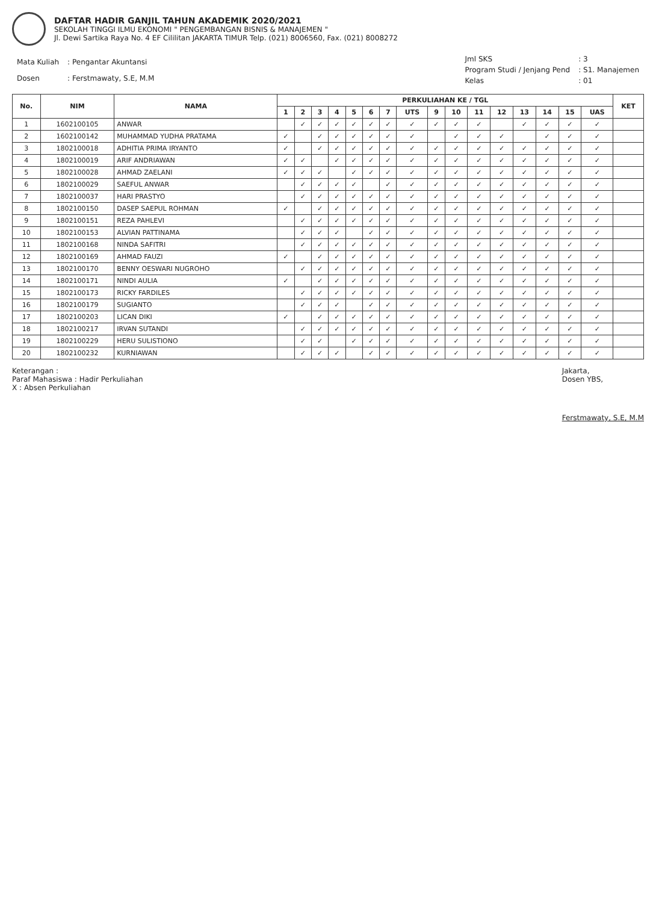DAFTAR HADIR GANJIL TAHUN AKADEMIK 2020/2021
SEKOLAH TINGGI ILMU EKONOMI " PENGEMBANGAN BISNIS & MANAJEMEN "
Jl. Dewi Sartika Raya No. 4 EF Cililitan JAKARTA TIMUR Telp. (021) 8006560, Fax. (021) 8008272
| Mata Kuliah | : Pengantar Akuntansi |
| Dosen | : Ferstmawaty, S.E, M.M |
| Jml SKS | : 3 |
| Program Studi / Jenjang Pend | : S1. Manajemen |
| Kelas | : 01 |
| No. | NIM | NAMA | PERKULIAHAN KE / TGL | | | | | | | | | | | | | | | | KET |
| --- | --- | --- | --- | --- | --- | --- | --- | --- | --- | --- | --- | --- | --- | --- | --- | --- | --- | --- | --- |
| | | | 1 | 2 | 3 | 4 | 5 | 6 | 7 | UTS | 9 | 10 | 11 | 12 | 13 | 14 | 15 | UAS | |
| 1 | 1602100105 | ANWAR | | ✓ | ✓ | ✓ | ✓ | ✓ | ✓ | ✓ | ✓ | ✓ | ✓ | | ✓ | ✓ | ✓ | ✓ | |
| 2 | 1602100142 | MUHAMMAD YUDHA PRATAMA | ✓ | | ✓ | ✓ | ✓ | ✓ | ✓ | ✓ | | ✓ | ✓ | ✓ | | ✓ | ✓ | ✓ | |
| 3 | 1802100018 | ADHITIA PRIMA IRYANTO | ✓ | | ✓ | ✓ | ✓ | ✓ | ✓ | ✓ | ✓ | ✓ | ✓ | ✓ | ✓ | ✓ | ✓ | ✓ | |
| 4 | 1802100019 | ARIF ANDRIAWAN | ✓ | ✓ | | ✓ | ✓ | ✓ | ✓ | ✓ | ✓ | ✓ | ✓ | ✓ | ✓ | ✓ | ✓ | ✓ | |
| 5 | 1802100028 | AHMAD ZAELANI | ✓ | ✓ | ✓ | | ✓ | ✓ | ✓ | ✓ | ✓ | ✓ | ✓ | ✓ | ✓ | ✓ | ✓ | ✓ | |
| 6 | 1802100029 | SAEFUL ANWAR | | ✓ | ✓ | ✓ | ✓ | | ✓ | ✓ | ✓ | ✓ | ✓ | ✓ | ✓ | ✓ | ✓ | ✓ | |
| 7 | 1802100037 | HARI PRASTYO | | ✓ | ✓ | ✓ | ✓ | ✓ | ✓ | ✓ | ✓ | ✓ | ✓ | ✓ | ✓ | ✓ | ✓ | ✓ | |
| 8 | 1802100150 | DASEP SAEPUL ROHMAN | ✓ | | ✓ | ✓ | ✓ | ✓ | ✓ | ✓ | ✓ | ✓ | ✓ | ✓ | ✓ | ✓ | ✓ | ✓ | |
| 9 | 1802100151 | REZA PAHLEVI | | ✓ | ✓ | ✓ | ✓ | ✓ | ✓ | ✓ | ✓ | ✓ | ✓ | ✓ | ✓ | ✓ | ✓ | ✓ | |
| 10 | 1802100153 | ALVIAN PATTINAMA | | ✓ | ✓ | ✓ | | ✓ | ✓ | ✓ | ✓ | ✓ | ✓ | ✓ | ✓ | ✓ | ✓ | ✓ | |
| 11 | 1802100168 | NINDA SAFITRI | | ✓ | ✓ | ✓ | ✓ | ✓ | ✓ | ✓ | ✓ | ✓ | ✓ | ✓ | ✓ | ✓ | ✓ | ✓ | |
| 12 | 1802100169 | AHMAD FAUZI | ✓ | | ✓ | ✓ | ✓ | ✓ | ✓ | ✓ | ✓ | ✓ | ✓ | ✓ | ✓ | ✓ | ✓ | ✓ | |
| 13 | 1802100170 | BENNY OESWARI NUGROHO | | ✓ | ✓ | ✓ | ✓ | ✓ | ✓ | ✓ | ✓ | ✓ | ✓ | ✓ | ✓ | ✓ | ✓ | ✓ | |
| 14 | 1802100171 | NINDI AULIA | ✓ | | ✓ | ✓ | ✓ | ✓ | ✓ | ✓ | ✓ | ✓ | ✓ | ✓ | ✓ | ✓ | ✓ | ✓ | |
| 15 | 1802100173 | RICKY FARDILES | | ✓ | ✓ | ✓ | ✓ | ✓ | ✓ | ✓ | ✓ | ✓ | ✓ | ✓ | ✓ | ✓ | ✓ | ✓ | |
| 16 | 1802100179 | SUGIANTO | | ✓ | ✓ | ✓ | | ✓ | ✓ | ✓ | ✓ | ✓ | ✓ | ✓ | ✓ | ✓ | ✓ | ✓ | |
| 17 | 1802100203 | LICAN DIKI | ✓ | | ✓ | ✓ | ✓ | ✓ | ✓ | ✓ | ✓ | ✓ | ✓ | ✓ | ✓ | ✓ | ✓ | ✓ | |
| 18 | 1802100217 | IRVAN SUTANDI | | ✓ | ✓ | ✓ | ✓ | ✓ | ✓ | ✓ | ✓ | ✓ | ✓ | ✓ | ✓ | ✓ | ✓ | ✓ | |
| 19 | 1802100229 | HERU SULISTIONO | | ✓ | ✓ | | ✓ | ✓ | ✓ | ✓ | ✓ | ✓ | ✓ | ✓ | ✓ | ✓ | ✓ | ✓ | |
| 20 | 1802100232 | KURNIAWAN | | ✓ | ✓ | ✓ | | ✓ | ✓ | ✓ | ✓ | ✓ | ✓ | ✓ | ✓ | ✓ | ✓ | ✓ | |
Keterangan :
Paraf Mahasiswa : Hadir Perkuliahan
X : Absen Perkuliahan
Jakarta,
Dosen YBS,
Ferstmawaty, S.E, M.M